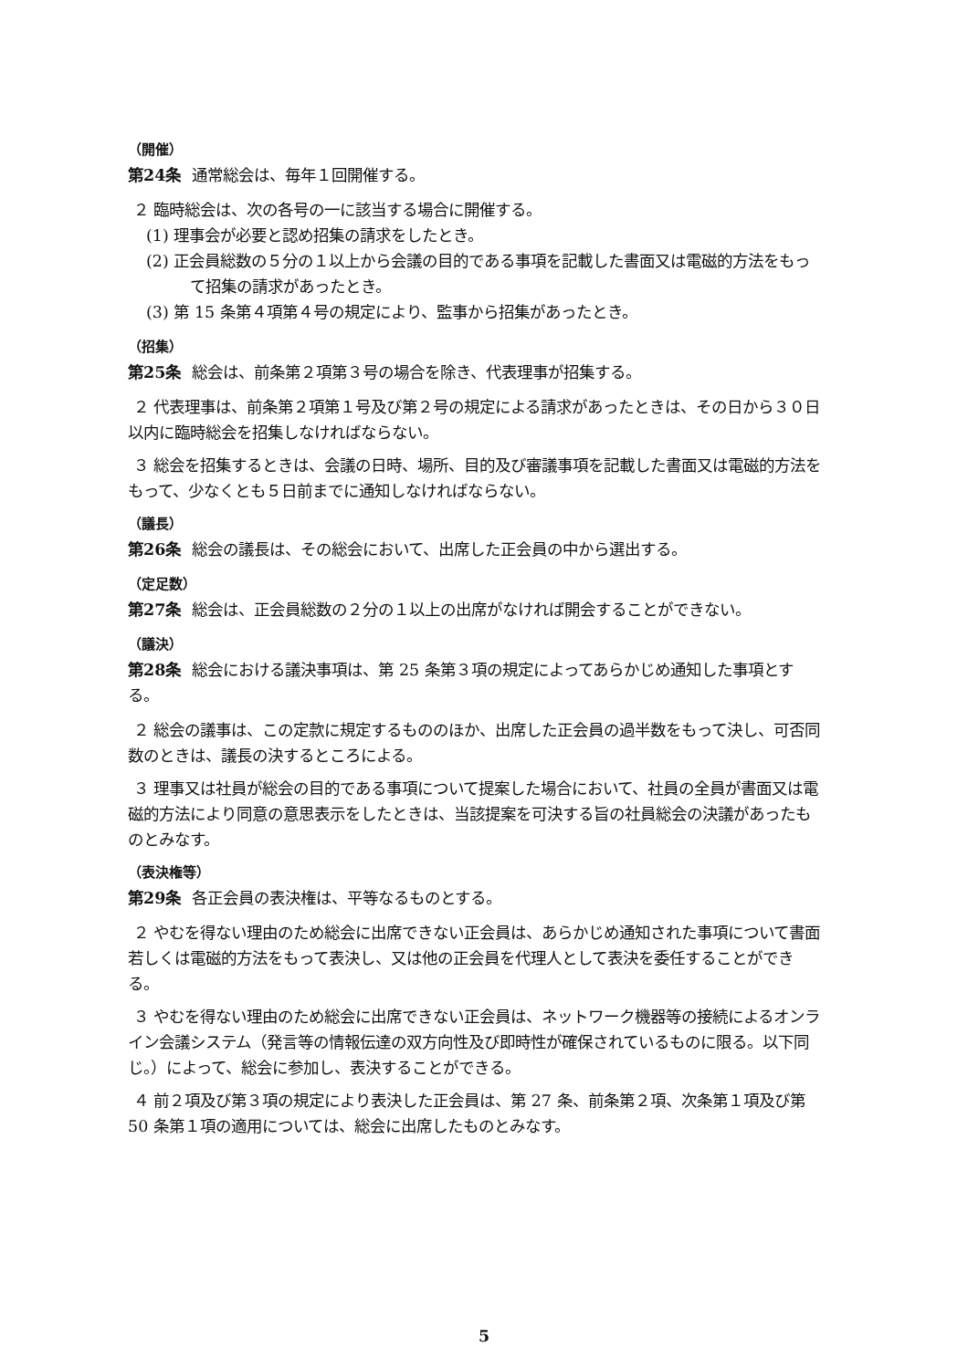（開催）
第24条 通常総会は、毎年１回開催する。
２ 臨時総会は、次の各号の一に該当する場合に開催する。
(1) 理事会が必要と認め招集の請求をしたとき。
(2) 正会員総数の５分の１以上から会議の目的である事項を記載した書面又は電磁的方法をもって招集の請求があったとき。
(3) 第 15 条第４項第４号の規定により、監事から招集があったとき。
（招集）
第25条 総会は、前条第２項第３号の場合を除き、代表理事が招集する。
２ 代表理事は、前条第２項第１号及び第２号の規定による請求があったときは、その日から３０日以内に臨時総会を招集しなければならない。
３ 総会を招集するときは、会議の日時、場所、目的及び審議事項を記載した書面又は電磁的方法をもって、少なくとも５日前までに通知しなければならない。
（議長）
第26条 総会の議長は、その総会において、出席した正会員の中から選出する。
（定足数）
第27条 総会は、正会員総数の２分の１以上の出席がなければ開会することができない。
（議決）
第28条 総会における議決事項は、第 25 条第３項の規定によってあらかじめ通知した事項とする。
２ 総会の議事は、この定款に規定するもののほか、出席した正会員の過半数をもって決し、可否同数のときは、議長の決するところによる。
３ 理事又は社員が総会の目的である事項について提案した場合において、社員の全員が書面又は電磁的方法により同意の意思表示をしたときは、当該提案を可決する旨の社員総会の決議があったものとみなす。
（表決権等）
第29条 各正会員の表決権は、平等なるものとする。
２ やむを得ない理由のため総会に出席できない正会員は、あらかじめ通知された事項について書面若しくは電磁的方法をもって表決し、又は他の正会員を代理人として表決を委任することができる。
３ やむを得ない理由のため総会に出席できない正会員は、ネットワーク機器等の接続によるオンライン会議システム（発言等の情報伝達の双方向性及び即時性が確保されているものに限る。以下同じ。）によって、総会に参加し、表決することができる。
４ 前２項及び第３項の規定により表決した正会員は、第 27 条、前条第２項、次条第１項及び第 50 条第１項の適用については、総会に出席したものとみなす。
5